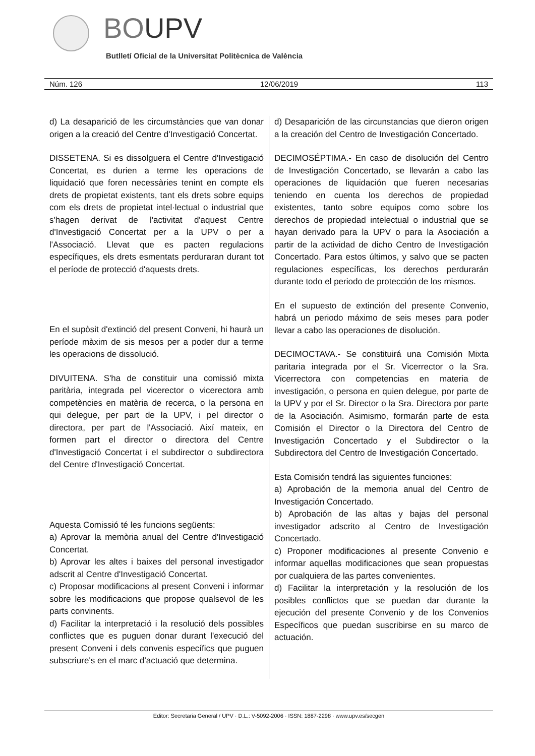BOUPV
Butlletí Oficial de la Universitat Politècnica de València
Núm. 126 12/06/2019 113
d) La desaparició de les circumstàncies que van donar origen a la creació del Centre d'Investigació Concertat.
DISSETENA. Si es dissolguera el Centre d'Investigació Concertat, es durien a terme les operacions de liquidació que foren necessàries tenint en compte els drets de propietat existents, tant els drets sobre equips com els drets de propietat intel·lectual o industrial que s'hagen derivat de l'activitat d'aquest Centre d'Investigació Concertat per a la UPV o per a l'Associació. Llevat que es pacten regulacions específiques, els drets esmentats perduraran durant tot el període de protecció d'aquests drets.
En el supòsit d'extinció del present Conveni, hi haurà un període màxim de sis mesos per a poder dur a terme les operacions de dissolució.
DIVUITENA. S'ha de constituir una comissió mixta paritària, integrada pel vicerector o vicerectora amb competències en matèria de recerca, o la persona en qui delegue, per part de la UPV, i pel director o directora, per part de l'Associació. Així mateix, en formen part el director o directora del Centre d'Investigació Concertat i el subdirector o subdirectora del Centre d'Investigació Concertat.
Aquesta Comissió té les funcions següents:
a) Aprovar la memòria anual del Centre d'Investigació Concertat.
b) Aprovar les altes i baixes del personal investigador adscrit al Centre d'Investigació Concertat.
c) Proposar modificacions al present Conveni i informar sobre les modificacions que propose qualsevol de les parts convinents.
d) Facilitar la interpretació i la resolució dels possibles conflictes que es puguen donar durant l'execució del present Conveni i dels convenis específics que puguen subscriure's en el marc d'actuació que determina.
d) Desaparición de las circunstancias que dieron origen a la creación del Centro de Investigación Concertado.
DECIMOSÉPTIMA.- En caso de disolución del Centro de Investigación Concertado, se llevarán a cabo las operaciones de liquidación que fueren necesarias teniendo en cuenta los derechos de propiedad existentes, tanto sobre equipos como sobre los derechos de propiedad intelectual o industrial que se hayan derivado para la UPV o para la Asociación a partir de la actividad de dicho Centro de Investigación Concertado. Para estos últimos, y salvo que se pacten regulaciones específicas, los derechos perdurarán durante todo el periodo de protección de los mismos.
En el supuesto de extinción del presente Convenio, habrá un periodo máximo de seis meses para poder llevar a cabo las operaciones de disolución.
DECIMOCTAVA.- Se constituirá una Comisión Mixta paritaria integrada por el Sr. Vicerrector o la Sra. Vicerrectora con competencias en materia de investigación, o persona en quien delegue, por parte de la UPV y por el Sr. Director o la Sra. Directora por parte de la Asociación. Asimismo, formarán parte de esta Comisión el Director o la Directora del Centro de Investigación Concertado y el Subdirector o la Subdirectora del Centro de Investigación Concertado.
Esta Comisión tendrá las siguientes funciones:
a) Aprobación de la memoria anual del Centro de Investigación Concertado.
b) Aprobación de las altas y bajas del personal investigador adscrito al Centro de Investigación Concertado.
c) Proponer modificaciones al presente Convenio e informar aquellas modificaciones que sean propuestas por cualquiera de las partes convenientes.
d) Facilitar la interpretación y la resolución de los posibles conflictos que se puedan dar durante la ejecución del presente Convenio y de los Convenios Específicos que puedan suscribirse en su marco de actuación.
Editor: Secretaria General / UPV · D.L.: V-5092-2006 · ISSN: 1887-2298 · www.upv.es/secgen